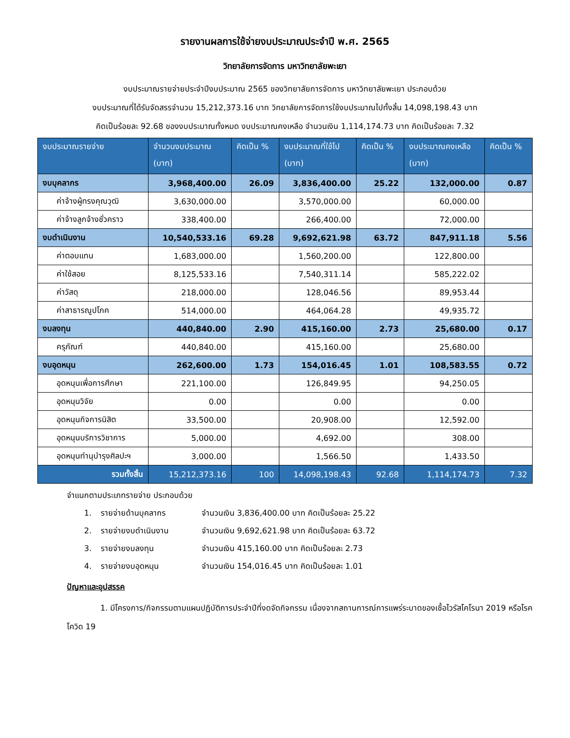รายงานผลการใช้จ่ายงบประมาณประจำปี พ.ศ. 2565
วิทยาลัยการจัดการ มหาวิทยาลัยพะเยา
งบประมาณรายจ่ายประจำปีงบประมาณ 2565 ของวิทยาลัยการจัดการ มหาวิทยาลัยพะเยา ประกอบด้วย
งบประมาณที่ได้รับจัดสรรจำนวน 15,212,373.16 บาท วิทยาลัยการจัดการใช้งบประมาณไปทั้งสิ้น 14,098,198.43 บาท
คิดเป็นร้อยละ 92.68 ของงบประมาณทั้งหมด งบประมาณคงเหลือ จำนวนเงิน 1,114,174.73 บาท คิดเป็นร้อยละ 7.32
| งบประมาณรายจ่าย | จำนวนงบประมาณ (บาท) | คิดเป็น % | งบประมาณที่ใช้ไป (บาท) | คิดเป็น % | งบประมาณคงเหลือ (บาท) | คิดเป็น % |
| --- | --- | --- | --- | --- | --- | --- |
| งบบุคลากร | 3,968,400.00 | 26.09 | 3,836,400.00 | 25.22 | 132,000.00 | 0.87 |
| ค่าจ้างผู้ทรงคุณวุฒิ | 3,630,000.00 | | 3,570,000.00 | | 60,000.00 | |
| ค่าจ้างลูกจ้างชั่วคราว | 338,400.00 | | 266,400.00 | | 72,000.00 | |
| งบดำเนินงาน | 10,540,533.16 | 69.28 | 9,692,621.98 | 63.72 | 847,911.18 | 5.56 |
| ค่าตอบแทน | 1,683,000.00 | | 1,560,200.00 | | 122,800.00 | |
| ค่าใช้สอย | 8,125,533.16 | | 7,540,311.14 | | 585,222.02 | |
| ค่าวัสดุ | 218,000.00 | | 128,046.56 | | 89,953.44 | |
| ค่าสาธารณูปโภค | 514,000.00 | | 464,064.28 | | 49,935.72 | |
| งบลงทุน | 440,840.00 | 2.90 | 415,160.00 | 2.73 | 25,680.00 | 0.17 |
| ครุภัณฑ์ | 440,840.00 | | 415,160.00 | | 25,680.00 | |
| งบอุดหนุน | 262,600.00 | 1.73 | 154,016.45 | 1.01 | 108,583.55 | 0.72 |
| อุดหนุนเพื่อการศึกษา | 221,100.00 | | 126,849.95 | | 94,250.05 | |
| อุดหนุนวิจัย | 0.00 | | 0.00 | | 0.00 | |
| อุดหนุนกิจการนิสิต | 33,500.00 | | 20,908.00 | | 12,592.00 | |
| อุดหนุนบริการวิชาการ | 5,000.00 | | 4,692.00 | | 308.00 | |
| อุดหนุนทำนุบำรุงศิลปะฯ | 3,000.00 | | 1,566.50 | | 1,433.50 | |
| รวมทั้งสิ้น | 15,212,373.16 | 100 | 14,098,198.43 | 92.68 | 1,114,174.73 | 7.32 |
จำแนกตามประเภทรายจ่าย ประกอบด้วย
1. รายจ่ายด้านบุคลากร จำนวนเงิน 3,836,400.00 บาท คิดเป็นร้อยละ 25.22
2. รายจ่ายงบดำเนินงาน จำนวนเงิน 9,692,621.98 บาท คิดเป็นร้อยละ 63.72
3. รายจ่ายงบลงทุน จำนวนเงิน 415,160.00 บาท คิดเป็นร้อยละ 2.73
4. รายจ่ายงบอุดหนุน จำนวนเงิน 154,016.45 บาท คิดเป็นร้อยละ 1.01
ปัญหาและอุปสรรค
1. มีโครงการ/กิจกรรมตามแผนปฏิบัติการประจำปีที่งดจัดกิจกรรม เนื่องจากสถานการณ์การแพร่ระบาดของเชื้อไวรัสโคโรนา 2019 หรือโรคโควิด 19